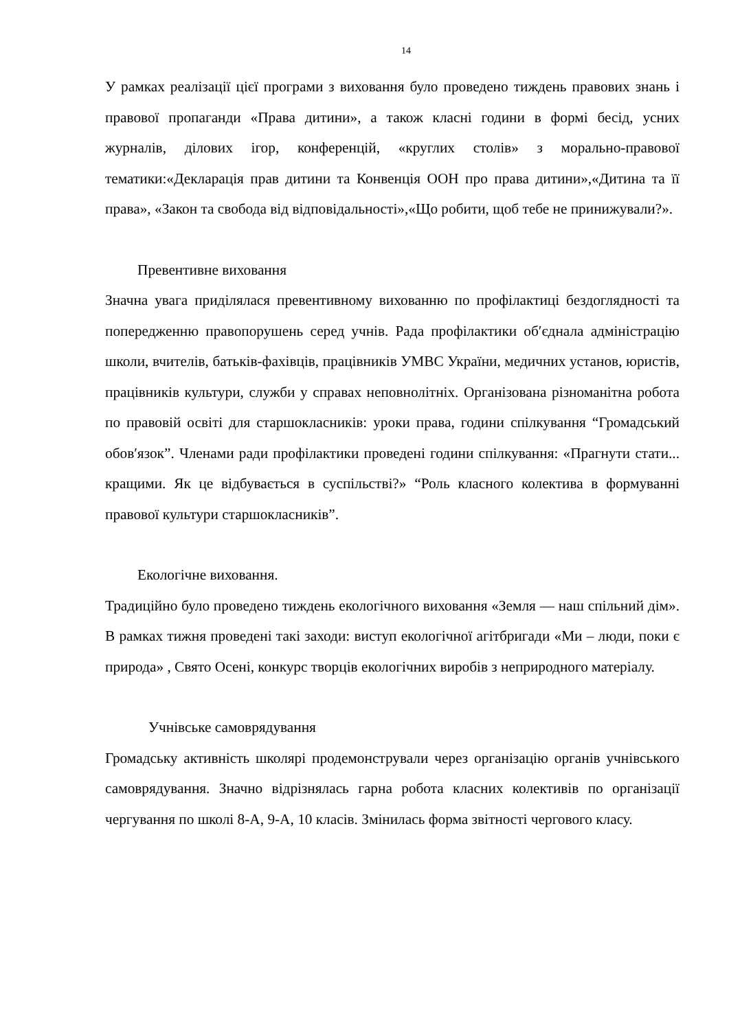14
У рамках реалізації цієї програми з виховання було проведено тиждень правових знань і правової пропаганди «Права дитини», а також класні години в формі бесід, усних журналів, ділових ігор, конференцій, «круглих столів» з морально-правової тематики:«Декларація прав дитини та Конвенція ООН про права дитини»,«Дитина та її права», «Закон та свобода від відповідальності»,«Що робити, щоб тебе не принижували?».
Превентивне виховання
Значна увага приділялася превентивному вихованню по профілактиці бездоглядності та попередженню правопорушень серед учнів. Рада профілактики об′єднала адміністрацію школи, вчителів, батьків-фахівців, працівників УМВС України, медичних установ, юристів, працівників культури, служби у справах неповнолітніх. Організована різноманітна робота по правовій освіті для старшокласників: уроки права, години спілкування “Громадський обов′язок”. Членами ради профілактики проведені години спілкування: «Прагнути стати... кращими. Як це відбувається в суспільстві?» “Роль класного колектива в формуванні правової культури старшокласників”.
Екологічне виховання.
Традиційно було проведено тиждень екологічного виховання «Земля — наш спільний дім». В рамках тижня проведені такі заходи: виступ екологічної агітбригади «Ми – люди, поки є природа» , Свято Осені, конкурс творців екологічних виробів з неприродного матеріалу.
Учнівське самоврядування
Громадську активність школярі продемонстрували через організацію органів учнівського самоврядування. Значно відрізнялась гарна робота класних колективів по організації чергування по школі 8-А, 9-А, 10 класів. Змінилась форма звітності чергового класу.